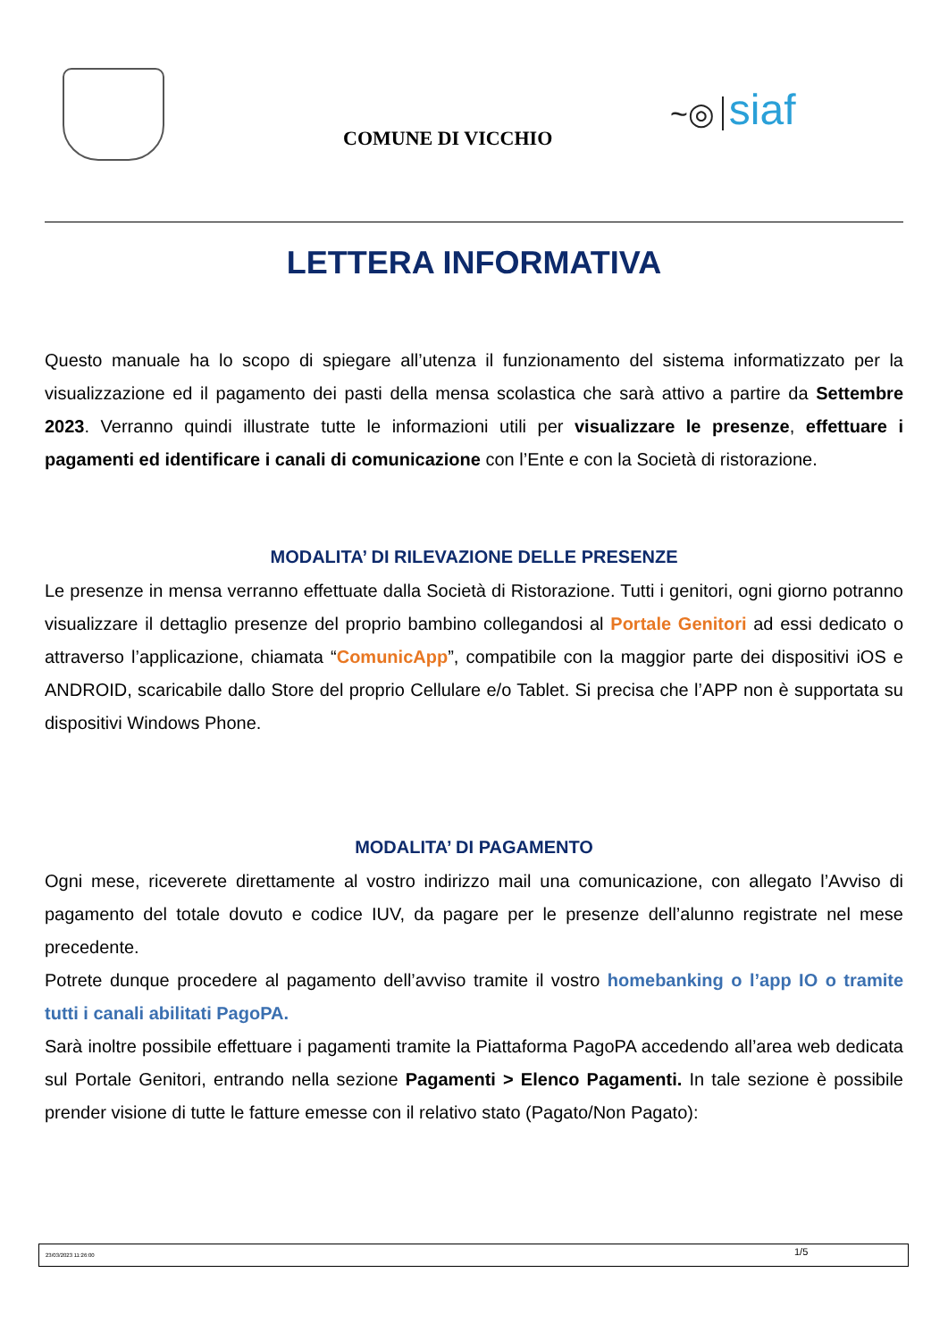COMUNE DI VICCHIO
~◎ siaf
LETTERA INFORMATIVA
Questo manuale ha lo scopo di spiegare all’utenza il funzionamento del sistema informatizzato per la visualizzazione ed il pagamento dei pasti della mensa scolastica che sarà attivo a partire da Settembre 2023. Verranno quindi illustrate tutte le informazioni utili per visualizzare le presenze, effettuare i pagamenti ed identificare i canali di comunicazione con l’Ente e con la Società di ristorazione.
MODALITA’ DI RILEVAZIONE DELLE PRESENZE
Le presenze in mensa verranno effettuate dalla Società di Ristorazione. Tutti i genitori, ogni giorno potranno visualizzare il dettaglio presenze del proprio bambino collegandosi al Portale Genitori ad essi dedicato o attraverso l’applicazione, chiamata “ComunicApp”, compatibile con la maggior parte dei dispositivi iOS e ANDROID, scaricabile dallo Store del proprio Cellulare e/o Tablet. Si precisa che l’APP non è supportata su dispositivi Windows Phone.
MODALITA’ DI PAGAMENTO
Ogni mese, riceverete direttamente al vostro indirizzo mail una comunicazione, con allegato l’Avviso di pagamento del totale dovuto e codice IUV, da pagare per le presenze dell’alunno registrate nel mese precedente.
Potrete dunque procedere al pagamento dell’avviso tramite il vostro homebanking o l’app IO o tramite tutti i canali abilitati PagoPA.
Sarà inoltre possibile effettuare i pagamenti tramite la Piattaforma PagoPA accedendo all’area web dedicata sul Portale Genitori, entrando nella sezione Pagamenti > Elenco Pagamenti. In tale sezione è possibile prender visione di tutte le fatture emesse con il relativo stato (Pagato/Non Pagato):
23/03/2023 11:26:00 1/5